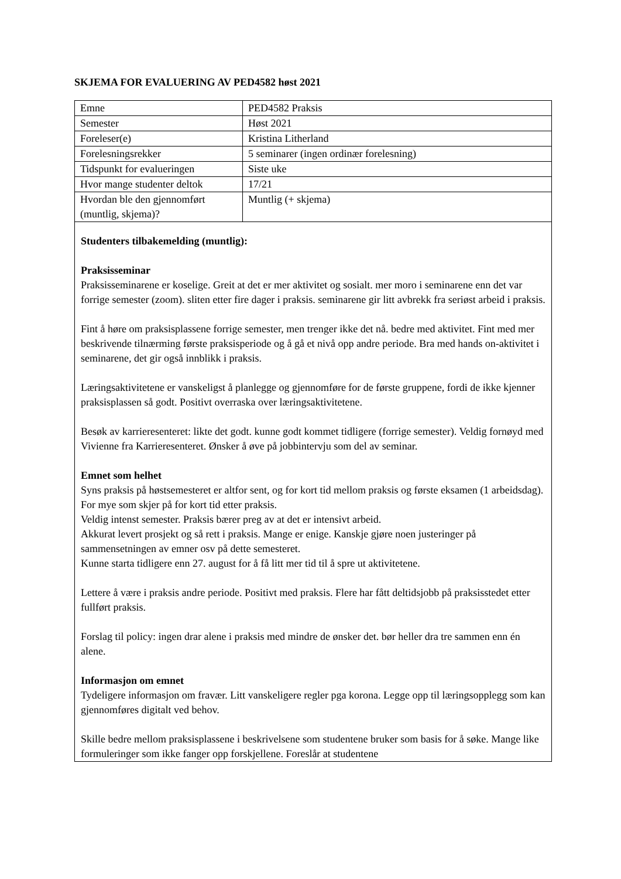SKJEMA FOR EVALUERING AV PED4582 høst 2021
| Emne | PED4582 Praksis |
| Semester | Høst 2021 |
| Foreleser(e) | Kristina Litherland |
| Forelesningsrekker | 5 seminarer (ingen ordinær forelesning) |
| Tidspunkt for evalueringen | Siste uke |
| Hvor mange studenter deltok | 17/21 |
| Hvordan ble den gjennomført (muntlig, skjema)? | Muntlig (+ skjema) |
Studenters tilbakemelding (muntlig):
Praksisseminar
Praksisseminarene er koselige. Greit at det er mer aktivitet og sosialt. mer moro i seminarene enn det var forrige semester (zoom). sliten etter fire dager i praksis. seminarene gir litt avbrekk fra seriøst arbeid i praksis.
Fint å høre om praksisplassene forrige semester, men trenger ikke det nå. bedre med aktivitet. Fint med mer beskrivende tilnærming første praksisperiode og å gå et nivå opp andre periode. Bra med hands on-aktivitet i seminarene, det gir også innblikk i praksis.
Læringsaktivitetene er vanskeligst å planlegge og gjennomføre for de første gruppene, fordi de ikke kjenner praksisplassen så godt. Positivt overraska over læringsaktivitetene.
Besøk av karrieresenteret: likte det godt. kunne godt kommet tidligere (forrige semester). Veldig fornøyd med Vivienne fra Karrieresenteret. Ønsker å øve på jobbintervju som del av seminar.
Emnet som helhet
Syns praksis på høstsemesteret er altfor sent, og for kort tid mellom praksis og første eksamen (1 arbeidsdag). For mye som skjer på for kort tid etter praksis.
Veldig intenst semester. Praksis bærer preg av at det er intensivt arbeid.
Akkurat levert prosjekt og så rett i praksis. Mange er enige. Kanskje gjøre noen justeringer på sammensetningen av emner osv på dette semesteret.
Kunne starta tidligere enn 27. august for å få litt mer tid til å spre ut aktivitetene.
Lettere å være i praksis andre periode. Positivt med praksis. Flere har fått deltidsjobb på praksisstedet etter fullført praksis.
Forslag til policy: ingen drar alene i praksis med mindre de ønsker det. bør heller dra tre sammen enn én alene.
Informasjon om emnet
Tydeligere informasjon om fravær. Litt vanskeligere regler pga korona. Legge opp til læringsopplegg som kan gjennomføres digitalt ved behov.
Skille bedre mellom praksisplassene i beskrivelsene som studentene bruker som basis for å søke. Mange like formuleringer som ikke fanger opp forskjellene. Foreslår at studentene